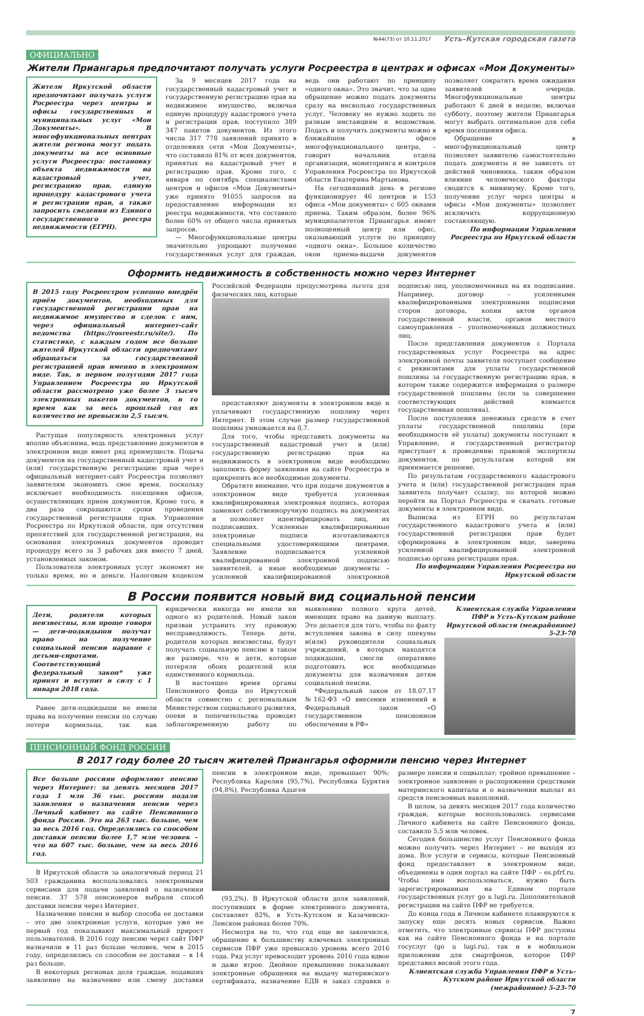№44(73) от 10.11.2017 Усть–Кутская городская газета
ОФИЦИАЛЬНО
Жители Приангарья предпочитают получать услуги Росреестра в центрах и офисах «Мои Документы»
Жители Иркутской области предпочитают получать услуги Росреестра через центры и офисы государственных и муниципальных услуг «Мои Документы». В многофункциональных центрах жители региона могут подать документы на все основные услуги Росреестра: постановку объекта недвижимости на кадастровый учет, регистрацию прав, единую процедуру кадастрового учета и регистрации прав, а также запросить сведения из Единого государственного реестра недвижимости (ЕГРН).
За 9 месяцев 2017 года на государственный кадастровый учет и государственную регистрацию прав на недвижимое имущество, включая единую процедуру кадастрового учета и регистрации прав, поступило 389 347 пакетов документов. Из этого числа 317 778 заявлений принято в отделениях сети «Мои Документы», что составило 81% от всех документов, принятых на кадастровый учет и регистрацию прав. Кроме того, с января по сентябрь специалистами центров и офисов «Мои Документы» уже принято 91055 запросов на предоставление информации из реестра недвижимости, что составило более 60% от общего числа принятых запросов.
— Многофункциональные центры значительно упрощают получение государственных услуг для граждан, ведь они работают по принципу «одного окна». Это значит, что за одно обращение можно подать документы сразу на несколько государственных услуг. Человеку не нужно ходить по разным инстанциям и ведомствам. Подать и получить документы можно в ближайшем офисе многофункционального центра, – говорит начальник отдела организации, мониторинга и контроля Управления Росреестра по Иркутской области Екатерина Мартынова.
На сегодняшний день в регионе функционирует 46 центров и 153 офиса «Мои документы» с 605 окнами приема. Таким образом, более 96% муниципалитетов Приангарья имеют полноценный центр или офис, оказывающий услуги по принципу «одного окна». Большое количество окон приема-выдачи документов позволяет сократить время ожидания заявителей в очереди. Многофункциональные центры работают 6 дней в неделю, включая субботу, поэтому жители Приангарья могут выбрать оптимальное для себя время посещения офиса.
Обращение в многофункциональный центр позволяет заявителю самостоятельно подать документы и не зависеть от действий чиновника, таким образом влияние человеческого фактора сводится к минимуму. Кроме того, получение услуг через центры и офисы «Мои документы» позволяет исключить коррупционную составляющую.
По информации Управления Росреестра по Иркутской области
Оформить недвижимость в собственность можно через Интернет
В 2015 году Росреестром успешно внедрён приём документов, необходимых для государственной регистрации прав на недвижимое имущество и сделок с ним, через официальный интернет-сайт ведомства (https://rosreestr.ru/site/). По статистике, с каждым годом все больше жителей Иркутской области предпочитают обращаться за государственной регистрацией прав именно в электронном виде. Так, в первом полугодии 2017 года Управлением Росреестра по Иркутской области рассмотрено уже более 3 тысяч электронных пакетов документов, в то время как за весь прошлый год их количество не превысило 2,5 тысяч.
Растущая популярность электронных услуг вполне объяснима, ведь представление документов в электронном виде имеет ряд преимуществ. Подача документов на государственный кадастровый учет и (или) государственную регистрацию прав через официальный интернет-сайт Росреестра позволяет заявителям экономить свое время, поскольку исключает необходимость посещения офисов, осуществляющих прием документов. Кроме того, в два раза сокращаются сроки проведения государственной регистрации прав. Управление Росреестра по Иркутской области, при отсутствии препятствий для государственной регистрации, на основании электронных документов проводит процедуру всего за 3 рабочих дня вместо 7 дней, установленных законом.
Пользователи электронных услуг экономят не только время, но и деньги. Налоговым кодексом Российской Федерации предусмотрена льгота для физических лиц, которые
представляют документы в электронном виде и уплачивают государственную пошлину через Интернет. В этом случае размер государственной пошлины умножается на 0,7.
Для того, чтобы представить документы на государственный кадастровый учет и (или) государственную регистрацию прав на недвижимость в электронном виде необходимо заполнить форму заявления на сайте Росреестра и прикрепить все необходимые документы.
Обратите внимание, что при подаче документов в электронном виде требуется усиленная квалифицированная электронная подпись, которая заменяет собственноручную подпись на документах и позволяет идентифицировать лиц, их подписавших. Усиленные квалифицированные электронные подписи изготавливаются специальными удостоверяющими центрами. Заявление подписывается усиленной квалифицированной электронной подписью заявителей, а иные необходимые документы – усиленной квалифицированной электронной подписью лиц, уполномоченных на их подписание. Например, договор – усиленными квалифицированными электронными подписями сторон договора, копии актов органов государственной власти, органов местного самоуправления – уполномоченных должностных лиц.
После представления документов с Портала государственных услуг Росреестра на адрес электронной почты заявителя поступает сообщение с реквизитами для уплаты государственной пошлины за государственную регистрацию прав, в котором также содержится информация о размере государственной пошлины (если за совершение соответствующих действий взимается государственная пошлина).
После поступления денежных средств в счет уплаты государственной пошлины (при необходимости её уплаты) документы поступают в Управление, и государственный регистратор приступает к проведению правовой экспертизы документов, по результатам которой им принимается решение.
По результатам государственного кадастрового учета и (или) государственной регистрации прав заявитель получает ссылку, по которой можно перейти на Портал Росреестра и скачать готовые документы в электронном виде.
Выписка из ЕГРН по результатам государственного кадастрового учета и (или) государственной регистрации прав будет сформирована в электронном виде, заверена усиленной квалифицированной электронной подписью органа регистрации прав.
По информации Управления Росреестра по Иркутской области
В России появится новый вид социальной пенсии
Дети, родители которых неизвестны, или проще говоря — дети-подкидыши получат право на получение социальной пенсии наравне с детьми-сиротами. Соответствующий федеральный закон* уже принят и вступит в силу с 1 января 2018 года.
Ранее дети-подкидыши не имели права на получение пенсии по случаю потери кормильца, так как юридически никогда не имели ни одного из родителей. Новый закон призван устранить эту правовую несправедливость. Теперь дети, родители которых неизвестны, будут получать социальную пенсию в таком же размере, что и дети, которые потеряли обоих родителей или единственного кормильца.
В настоящее время органы Пенсионного фонда по Иркутской области совместно с региональным Министерством социального развития, опеки и попечительства проводят заблаговременную работу по выявлению полного круга детей, имеющих право на данную выплату. Это делается для того, чтобы по факту вступления закона в силу опекуны и(или) руководители социальных учреждений, в которых находятся подкидыши, смогли оперативно подготовить все необходимые документы для назначения детям социальной пенсии.
*Федеральный закон от 18.07.17 №162-ФЗ «О внесении изменений в Федеральный закон «О государственном пенсионном обеспечении в РФ»
Клиентская служба Управления ПФР в Усть-Кутском районе Иркутской области (межрайонное) 5-23-70
ПЕНСИОННЫЙ ФОНД РОССИИ
В 2017 году более 20 тысяч жителей Приангарья оформили пенсию через Интернет
Все больше россиян оформляют пенсию через Интернет: за девять месяцев 2017 года 1 млн 36 тыс. россиян подали заявления о назначении пенсии через Личный кабинет на сайте Пенсионного фонда России. Это на 263 тыс. больше, чем за весь 2016 год. Определились со способом доставки пенсии более 1,7 млн человек – что на 607 тыс. больше, чем за весь 2016 год.
В Иркутской области за аналогичный период 21 503 гражданина воспользовались электронными сервисами для подачи заявлений о назначении пенсии. 37 578 пенсионеров выбрали способ доставки пенсии через Интернет.
Назначение пенсии и выбор способа ее доставки – это две электронные услуги, которые уже не первый год показывают максимальный прирост пользователей. В 2016 году пенсию через сайт ПФР назначили в 11 раз больше человек, чем в 2015 году, определились со способом ее доставки – в 14 раз больше.
В некоторых регионах доля граждан, подавших заявление на назначение или смену доставки пенсии в электронном виде, превышает 90%: Республика Карелия (95,7%), Республика Бурятия (94,8%), Республика Адыгея
(93,2%). В Иркутской области доля заявлений, поступивших в форме электронного документа, составляет 82%, в Усть-Кутском и Казачинско-Ленском районах более 70%.
Несмотря на то, что год еще не закончился, обращение к большинству ключевых электронных сервисов ПФР уже превысило уровень всего 2016 года. Ряд услуг превосходит уровень 2016 года вдвое и даже втрое. Двойное превышение показывают электронные обращения на выдачу материнского сертификата, назначение ЕДВ и заказ справки о размере пенсии и соцвыплат; тройное превышение – электронное заявление о распоряжении средствами материнского капитала и о назначении выплат из средств пенсионных накоплений.
В целом, за девять месяцев 2017 года количество граждан, которые воспользовались сервисами Личного кабинета на сайте Пенсионного фонда, составило 5,5 млн человек.
Сегодня большинство услуг Пенсионного фонда можно получить через Интернет – не выходя из дома. Все услуги и сервисы, которые Пенсионный фонд предоставляет в электронном виде, объединены в один портал на сайте ПФР – es.pfrf.ru. Чтобы ими воспользоваться, нужно быть зарегистрированным на Едином портале государственных услуг go u lugi.ru. Дополнительной регистрации на сайте ПФР не требуется.
До конца года в Личном кабинете планируются к запуску еще десять новых сервисов. Важно отметить, что электронные сервисы ПФР доступны как на сайте Пенсионного фонда и на портале госуслуг (go u lugi.ru), так и в мобильном приложении для смартфонов, которое ПФР представил весной этого года.
Клиентская служба Управления ПФР в Усть-Кутском районе Иркутской области (межрайонное) 5-23-70
7